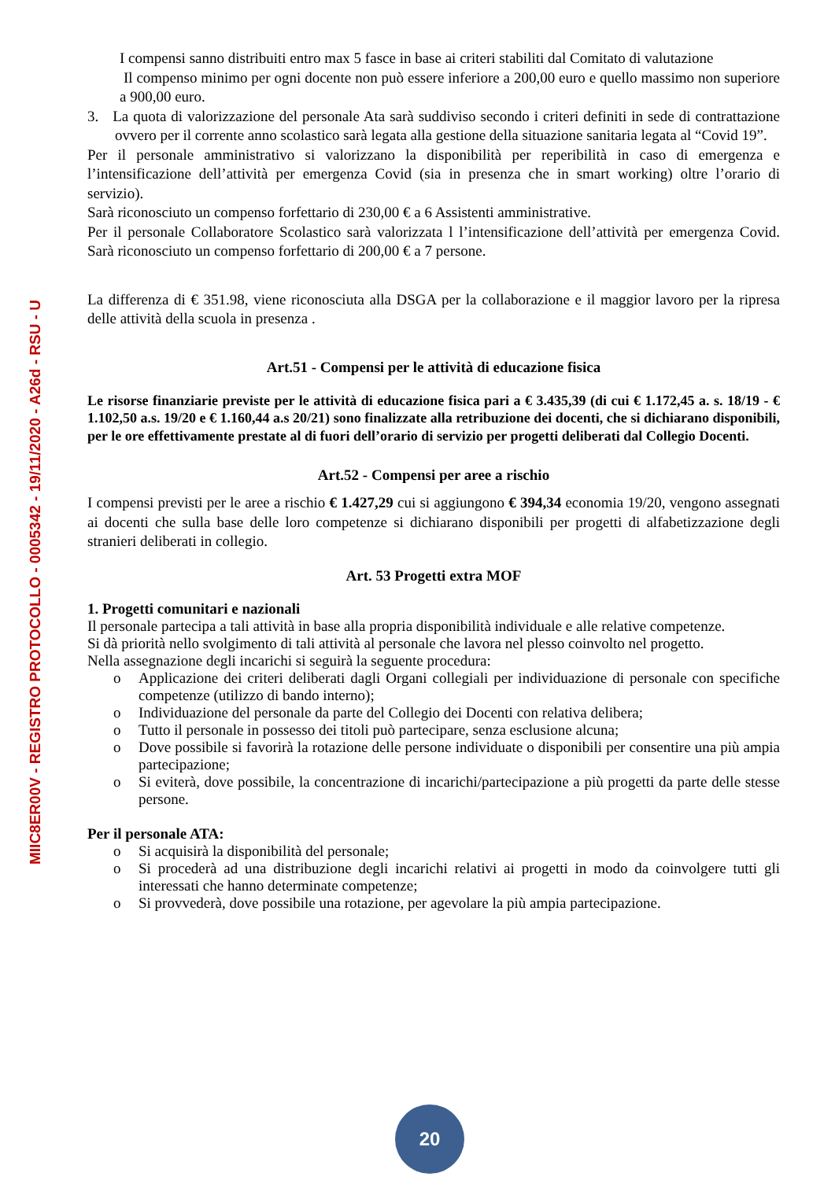MIIC8ER00V - REGISTRO PROTOCOLLO - 0005342 - 19/11/2020 - A26d - RSU - U
I compensi sanno distribuiti entro max 5 fasce in base ai criteri stabiliti dal Comitato di valutazione
Il compenso minimo per ogni docente non può essere inferiore a 200,00 euro e quello massimo non superiore a 900,00 euro.
3. La quota di valorizzazione del personale Ata sarà suddiviso secondo i criteri definiti in sede di contrattazione ovvero per il corrente anno scolastico sarà legata alla gestione della situazione sanitaria legata al “Covid 19”.
Per il personale amministrativo si valorizzano la disponibilità per reperibilità in caso di emergenza e l’intensificazione dell’attività per emergenza Covid (sia in presenza che in smart working) oltre l’orario di servizio).
Sarà riconosciuto un compenso forfettario di 230,00 € a 6 Assistenti amministrative.
Per il personale Collaboratore Scolastico sarà valorizzata l l’intensificazione dell’attività per emergenza Covid. Sarà riconosciuto un compenso forfettario di 200,00 € a 7 persone.
La differenza di € 351.98, viene riconosciuta alla DSGA per la collaborazione e il maggior lavoro per la ripresa delle attività della scuola in presenza .
Art.51 - Compensi per le attività di educazione fisica
Le risorse finanziarie previste per le attività di educazione fisica pari a € 3.435,39 (di cui € 1.172,45 a. s. 18/19 - € 1.102,50 a.s. 19/20 e € 1.160,44 a.s 20/21) sono finalizzate alla retribuzione dei docenti, che si dichiarano disponibili, per le ore effettivamente prestate al di fuori dell’orario di servizio per progetti deliberati dal Collegio Docenti.
Art.52 - Compensi per aree a rischio
I compensi previsti per le aree a rischio € 1.427,29 cui si aggiungono € 394,34 economia 19/20, vengono assegnati ai docenti che sulla base delle loro competenze si dichiarano disponibili per progetti di alfabetizzazione degli stranieri deliberati in collegio.
Art. 53 Progetti extra MOF
1. Progetti comunitari e nazionali
Il personale partecipa a tali attività in base alla propria disponibilità individuale e alle relative competenze.
Si dà priorità nello svolgimento di tali attività al personale che lavora nel plesso coinvolto nel progetto.
Nella assegnazione degli incarichi si seguirà la seguente procedura:
o Applicazione dei criteri deliberati dagli Organi collegiali per individuazione di personale con specifiche competenze (utilizzo di bando interno);
o Individuazione del personale da parte del Collegio dei Docenti con relativa delibera;
o Tutto il personale in possesso dei titoli può partecipare, senza esclusione alcuna;
o Dove possibile si favorirà la rotazione delle persone individuate o disponibili per consentire una più ampia partecipazione;
o Si eviterà, dove possibile, la concentrazione di incarichi/partecipazione a più progetti da parte delle stesse persone.
Per il personale ATA:
o Si acquisirà la disponibilità del personale;
o Si procederà ad una distribuzione degli incarichi relativi ai progetti in modo da coinvolgere tutti gli interessati che hanno determinate competenze;
o Si provvederà, dove possibile una rotazione, per agevolare la più ampia partecipazione.
20